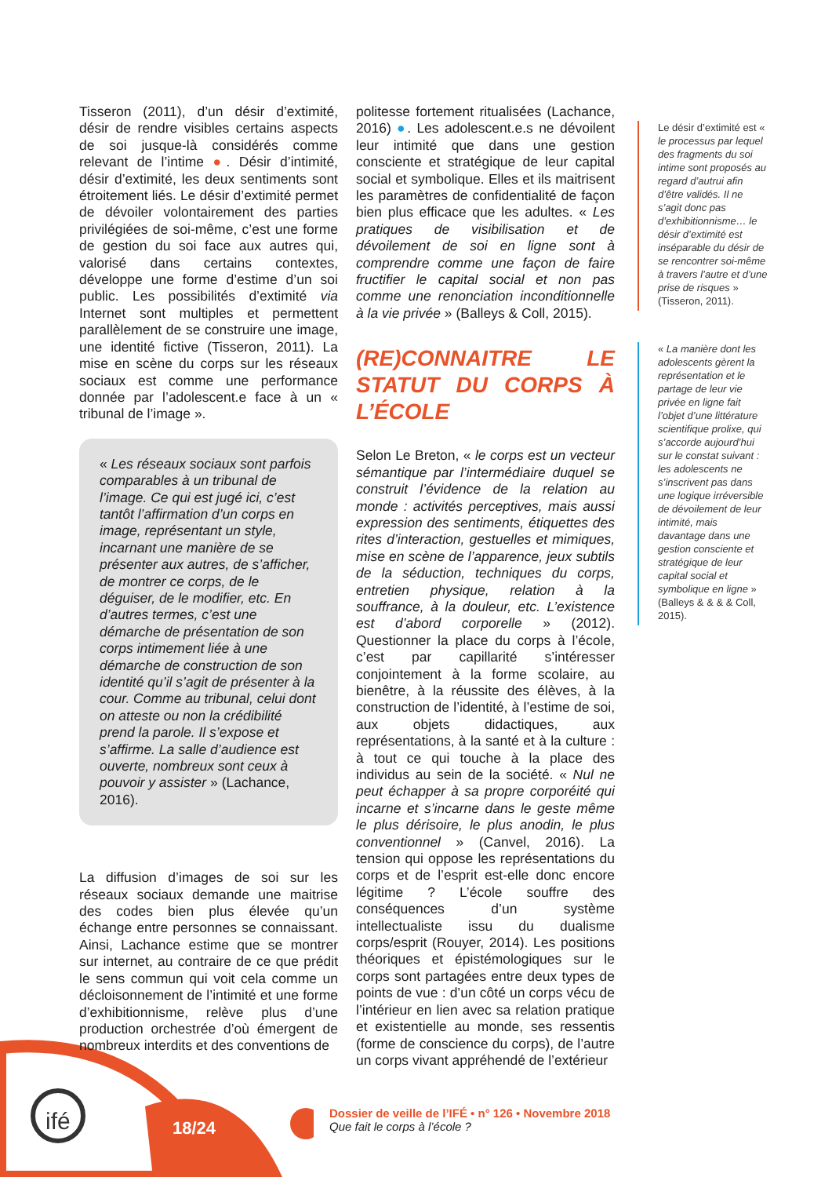Tisseron (2011), d’un désir d’extimité, désir de rendre visibles certains aspects de soi jusque-là considérés comme relevant de l’intime ●. Désir d’intimité, désir d’extimité, les deux sentiments sont étroitement liés. Le désir d’extimité permet de dévoiler volontairement des parties privilégiées de soi-même, c’est une forme de gestion du soi face aux autres qui, valorisé dans certains contextes, développe une forme d’estime d’un soi public. Les possibilités d’extimité via Internet sont multiples et permettent parallèlement de se construire une image, une identité fictive (Tisseron, 2011). La mise en scène du corps sur les réseaux sociaux est comme une performance donnée par l’adolescent.e face à un « tribunal de l’image ».
« Les réseaux sociaux sont parfois comparables à un tribunal de l’image. Ce qui est jugé ici, c’est tantôt l’affirmation d’un corps en image, représentant un style, incarnant une manière de se présenter aux autres, de s’afficher, de montrer ce corps, de le déguiser, de le modifier, etc. En d’autres termes, c’est une démarche de présentation de son corps intimement liée à une démarche de construction de son identité qu’il s’agit de présenter à la cour. Comme au tribunal, celui dont on atteste ou non la crédibilité prend la parole. Il s’expose et s’affirme. La salle d’audience est ouverte, nombreux sont ceux à pouvoir y assister » (Lachance, 2016).
La diffusion d’images de soi sur les réseaux sociaux demande une maitrise des codes bien plus élevée qu’un échange entre personnes se connaissant. Ainsi, Lachance estime que se montrer sur internet, au contraire de ce que prédit le sens commun qui voit cela comme un décloisonnement de l’intimité et une forme d’exhibitionnisme, relève plus d’une production orchestrée d’où émergent de nombreux interdits et des conventions de
politesse fortement ritualisées (Lachance, 2016) ●. Les adolescent.e.s ne dévoilent leur intimité que dans une gestion consciente et stratégique de leur capital social et symbolique. Elles et ils maitrisent les paramètres de confidentialité de façon bien plus efficace que les adultes. « Les pratiques de visibilisation et de dévoilement de soi en ligne sont à comprendre comme une façon de faire fructifier le capital social et non pas comme une renonciation inconditionnelle à la vie privée » (Balleys & Coll, 2015).
(RE)CONNAITRE LE STATUT DU CORPS À L’ÉCOLE
Selon Le Breton, « le corps est un vecteur sémantique par l’intermédiaire duquel se construit l’évidence de la relation au monde : activités perceptives, mais aussi expression des sentiments, étiquettes des rites d’interaction, gestuelles et mimiques, mise en scène de l’apparence, jeux subtils de la séduction, techniques du corps, entretien physique, relation à la souffrance, à la douleur, etc. L’existence est d’abord corporelle » (2012). Questionner la place du corps à l’école, c’est par capillarité s’intéresser conjointement à la forme scolaire, au bienêtre, à la réussite des élèves, à la construction de l’identité, à l’estime de soi, aux objets didactiques, aux représentations, à la santé et à la culture : à tout ce qui touche à la place des individus au sein de la société. « Nul ne peut échapper à sa propre corporéité qui incarne et s’incarne dans le geste même le plus dérisoire, le plus anodin, le plus conventionnel » (Canvel, 2016). La tension qui oppose les représentations du corps et de l’esprit est-elle donc encore légitime ? L’école souffre des conséquences d’un système intellectualiste issu du dualisme corps/esprit (Rouyer, 2014). Les positions théoriques et épistémologiques sur le corps sont partagées entre deux types de points de vue : d’un côté un corps vécu de l’intérieur en lien avec sa relation pratique et existentielle au monde, ses ressentis (forme de conscience du corps), de l’autre un corps vivant appréhendé de l’extérieur
Le désir d’extimité est « le processus par lequel des fragments du soi intime sont proposés au regard d’autrui afin d’être validés. Il ne s’agit donc pas d’exhibitionnisme… le désir d’extimité est inséparable du désir de se rencontrer soi-même à travers l’autre et d’une prise de risques » (Tisseron, 2011).
« La manière dont les adolescents gèrent la représentation et le partage de leur vie privée en ligne fait l’objet d’une littérature scientifique prolixe, qui s’accorde aujourd’hui sur le constat suivant : les adolescents ne s’inscrivent pas dans une logique irréversible de dévoilement de leur intimité, mais davantage dans une gestion consciente et stratégique de leur capital social et symbolique en ligne » (Balleys & & & & Coll, 2015).
ifé 18/24
Dossier de veille de l’IFÉ • n° 126 • Novembre 2018
Que fait le corps à l’école ?